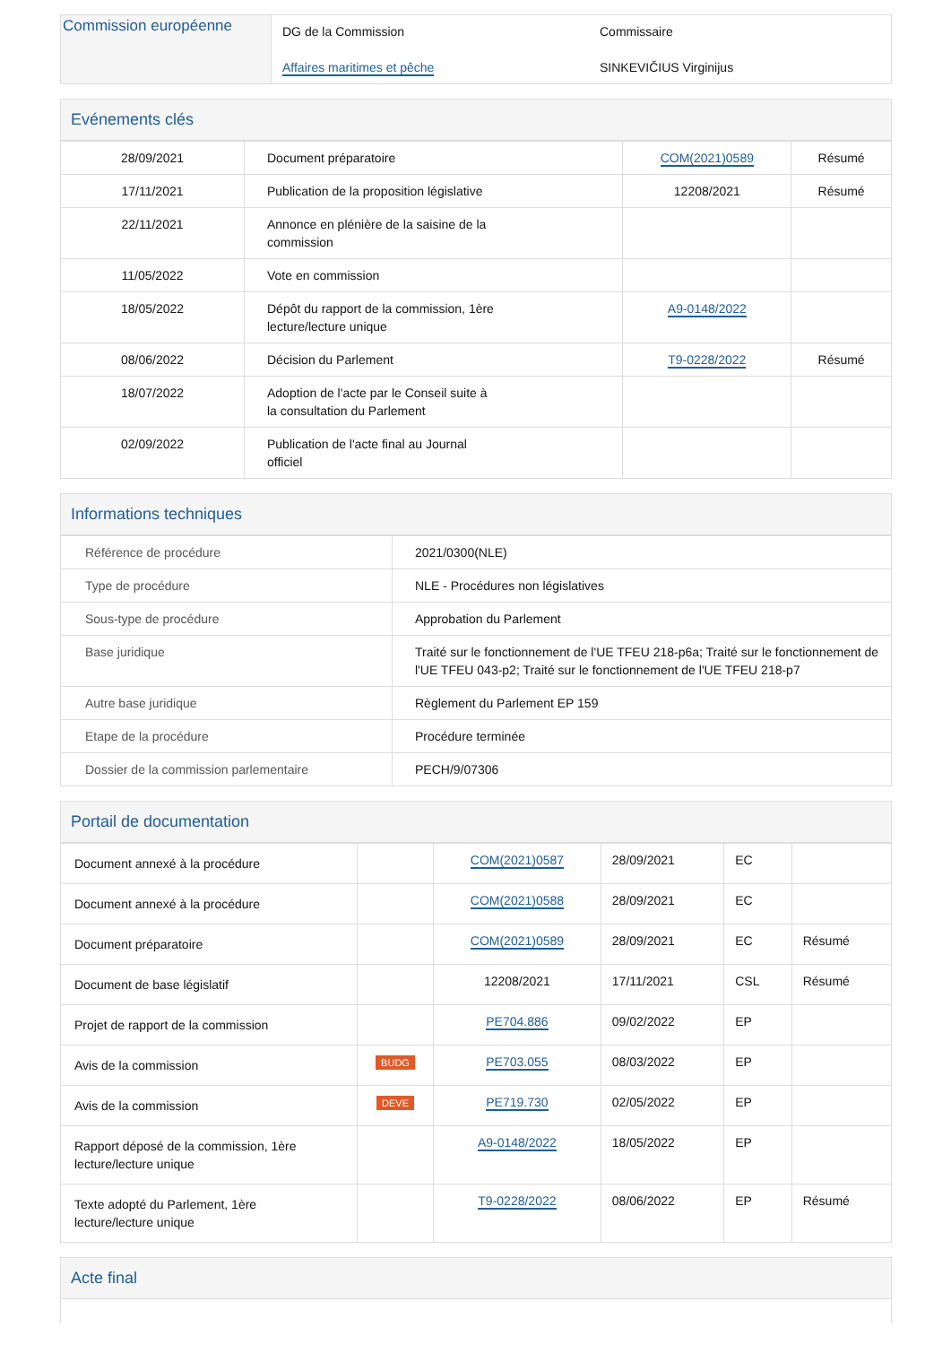| Commission européenne | DG de la Commission Affaires maritimes et pêche | Commissaire SINKEVIČIUS Virginijus |
Evénements clés
| 28/09/2021 | Document préparatoire | COM(2021)0589 | Résumé |
| 17/11/2021 | Publication de la proposition législative | 12208/2021 | Résumé |
| 22/11/2021 | Annonce en plénière de la saisine de la commission | | |
| 11/05/2022 | Vote en commission | | |
| 18/05/2022 | Dépôt du rapport de la commission, 1ère lecture/lecture unique | A9-0148/2022 | |
| 08/06/2022 | Décision du Parlement | T9-0228/2022 | Résumé |
| 18/07/2022 | Adoption de l'acte par le Conseil suite à la consultation du Parlement | | |
| 02/09/2022 | Publication de l'acte final au Journal officiel | | |
Informations techniques
| Référence de procédure | 2021/0300(NLE) |
| Type de procédure | NLE - Procédures non législatives |
| Sous-type de procédure | Approbation du Parlement |
| Base juridique | Traité sur le fonctionnement de l'UE TFEU 218-p6a; Traité sur le fonctionnement de l'UE TFEU 043-p2; Traité sur le fonctionnement de l'UE TFEU 218-p7 |
| Autre base juridique | Règlement du Parlement EP 159 |
| Etape de la procédure | Procédure terminée |
| Dossier de la commission parlementaire | PECH/9/07306 |
Portail de documentation
| Document annexé à la procédure | | COM(2021)0587 | 28/09/2021 | EC | |
| Document annexé à la procédure | | COM(2021)0588 | 28/09/2021 | EC | |
| Document préparatoire | | COM(2021)0589 | 28/09/2021 | EC | Résumé |
| Document de base législatif | | 12208/2021 | 17/11/2021 | CSL | Résumé |
| Projet de rapport de la commission | | PE704.886 | 09/02/2022 | EP | |
| Avis de la commission | BUDG | PE703.055 | 08/03/2022 | EP | |
| Avis de la commission | DEVE | PE719.730 | 02/05/2022 | EP | |
| Rapport déposé de la commission, 1ère lecture/lecture unique | | A9-0148/2022 | 18/05/2022 | EP | |
| Texte adopté du Parlement, 1ère lecture/lecture unique | | T9-0228/2022 | 08/06/2022 | EP | Résumé |
Acte final